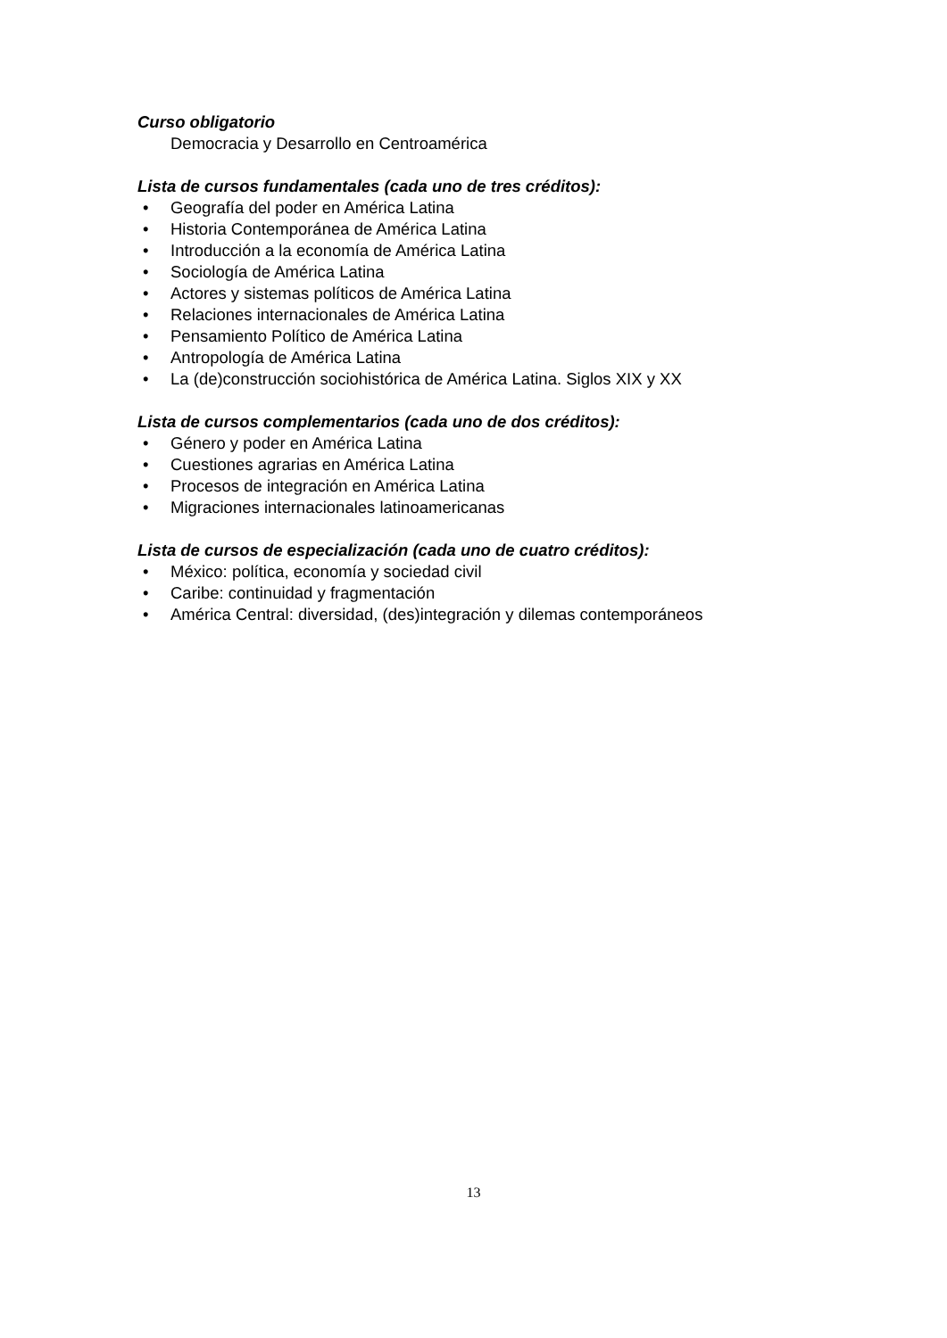Curso obligatorio
Democracia y Desarrollo en Centroamérica
Lista de cursos fundamentales (cada uno de tres créditos):
• Geografía del poder en América Latina
• Historia Contemporánea de América Latina
• Introducción a la economía de América Latina
• Sociología de América Latina
• Actores y sistemas políticos de América Latina
• Relaciones internacionales de América Latina
• Pensamiento Político de América Latina
• Antropología de América Latina
• La (de)construcción sociohistórica de América Latina. Siglos XIX y XX
Lista de cursos complementarios (cada uno de dos créditos):
• Género y poder en América Latina
• Cuestiones agrarias en América Latina
• Procesos de integración en América Latina
• Migraciones internacionales latinoamericanas
Lista de cursos de especialización (cada uno de cuatro créditos):
• México: política, economía y sociedad civil
• Caribe: continuidad y fragmentación
• América Central: diversidad, (des)integración y dilemas contemporáneos
13